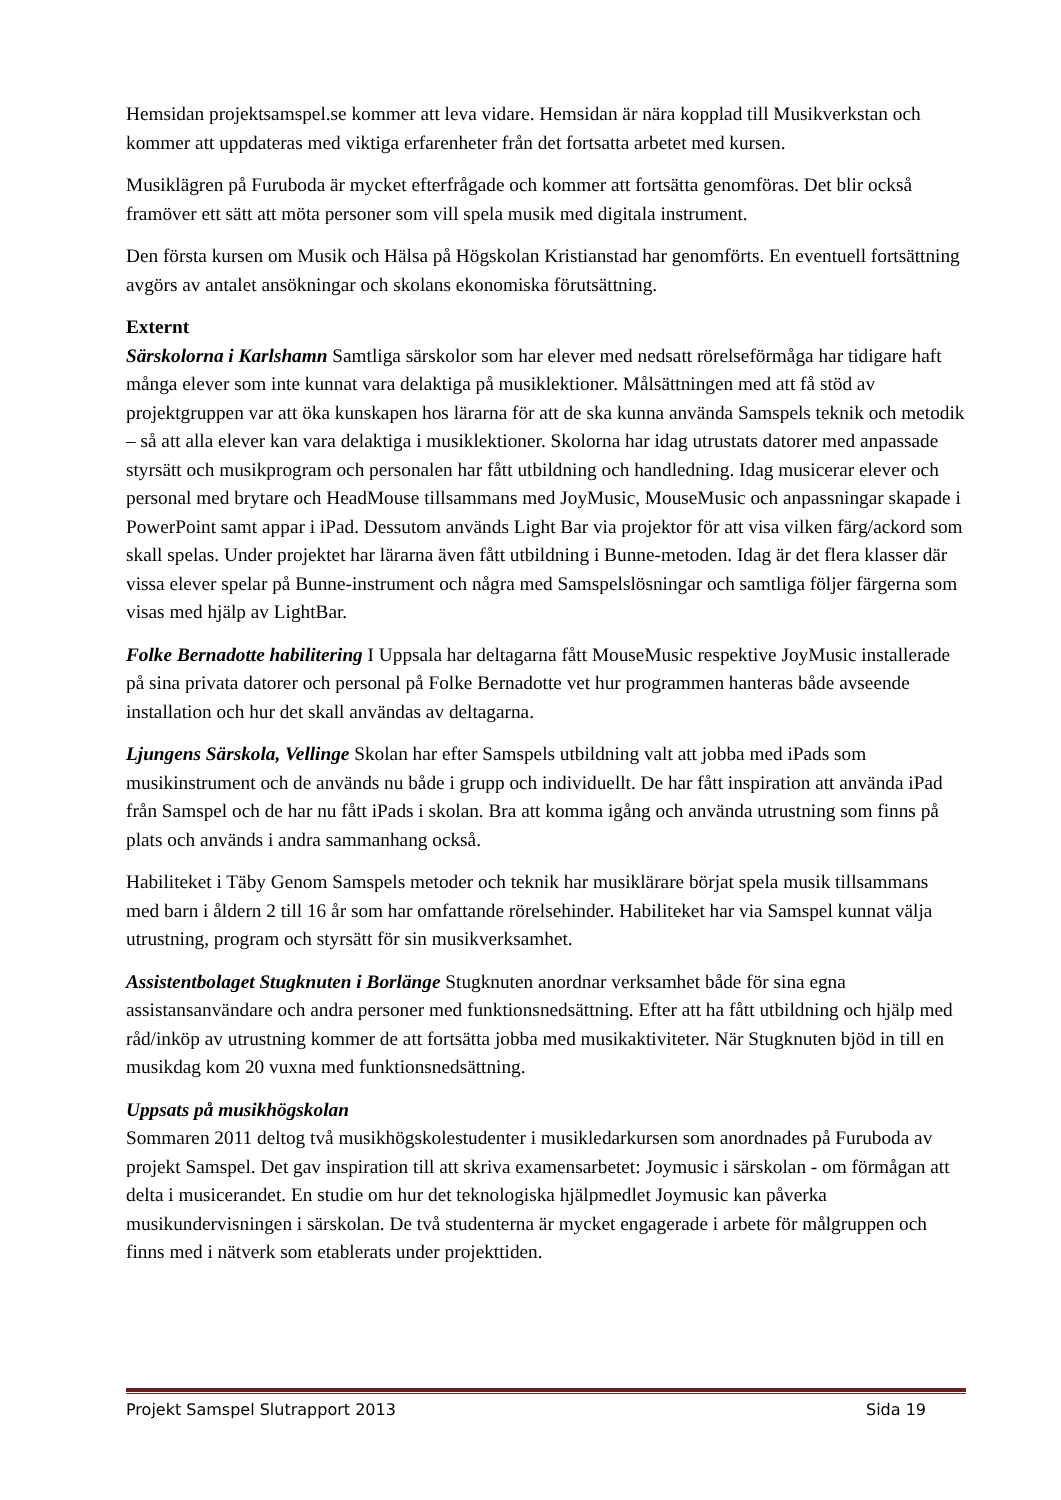Hemsidan projektsamspel.se kommer att leva vidare. Hemsidan är nära kopplad till Musikverkstan och kommer att uppdateras med viktiga erfarenheter från det fortsatta arbetet med kursen.
Musiklägren på Furuboda är mycket efterfrågade och kommer att fortsätta genomföras. Det blir också framöver ett sätt att möta personer som vill spela musik med digitala instrument.
Den första kursen om Musik och Hälsa på Högskolan Kristianstad har genomförts. En eventuell fortsättning avgörs av antalet ansökningar och skolans ekonomiska förutsättning.
Externt
Särskolorna i Karlshamn Samtliga särskolor som har elever med nedsatt rörelseförmåga har tidigare haft många elever som inte kunnat vara delaktiga på musiklektioner. Målsättningen med att få stöd av projektgruppen var att öka kunskapen hos lärarna för att de ska kunna använda Samspels teknik och metodik – så att alla elever kan vara delaktiga i musiklektioner. Skolorna har idag utrustats datorer med anpassade styrsätt och musikprogram och personalen har fått utbildning och handledning. Idag musicerar elever och personal med brytare och HeadMouse tillsammans med JoyMusic, MouseMusic och anpassningar skapade i PowerPoint samt appar i iPad. Dessutom används Light Bar via projektor för att visa vilken färg/ackord som skall spelas. Under projektet har lärarna även fått utbildning i Bunne-metoden. Idag är det flera klasser där vissa elever spelar på Bunne-instrument och några med Samspelslösningar och samtliga följer färgerna som visas med hjälp av LightBar.
Folke Bernadotte habilitering I Uppsala har deltagarna fått MouseMusic respektive JoyMusic installerade på sina privata datorer och personal på Folke Bernadotte vet hur programmen hanteras både avseende installation och hur det skall användas av deltagarna.
Ljungens Särskola, Vellinge Skolan har efter Samspels utbildning valt att jobba med iPads som musikinstrument och de används nu både i grupp och individuellt. De har fått inspiration att använda iPad från Samspel och de har nu fått iPads i skolan. Bra att komma igång och använda utrustning som finns på plats och används i andra sammanhang också.
Habiliteket i Täby Genom Samspels metoder och teknik har musiklärare börjat spela musik tillsammans med barn i åldern 2 till 16 år som har omfattande rörelsehinder. Habiliteket har via Samspel kunnat välja utrustning, program och styrsätt för sin musikverksamhet.
Assistentbolaget Stugknuten i Borlänge Stugknuten anordnar verksamhet både för sina egna assistansanvändare och andra personer med funktionsnedsättning. Efter att ha fått utbildning och hjälp med råd/inköp av utrustning kommer de att fortsätta jobba med musikaktiviteter. När Stugknuten bjöd in till en musikdag kom 20 vuxna med funktionsnedsättning.
Uppsats på musikhögskolan
Sommaren 2011 deltog två musikhögskolestudenter i musikledarkursen som anordnades på Furuboda av projekt Samspel. Det gav inspiration till att skriva examensarbetet: Joymusic i särskolan - om förmågan att delta i musicerandet. En studie om hur det teknologiska hjälpmedlet Joymusic kan påverka musikundervisningen i särskolan. De två studenterna är mycket engagerade i arbete för målgruppen och finns med i nätverk som etablerats under projekttiden.
Projekt Samspel Slutrapport 2013 Sida 19